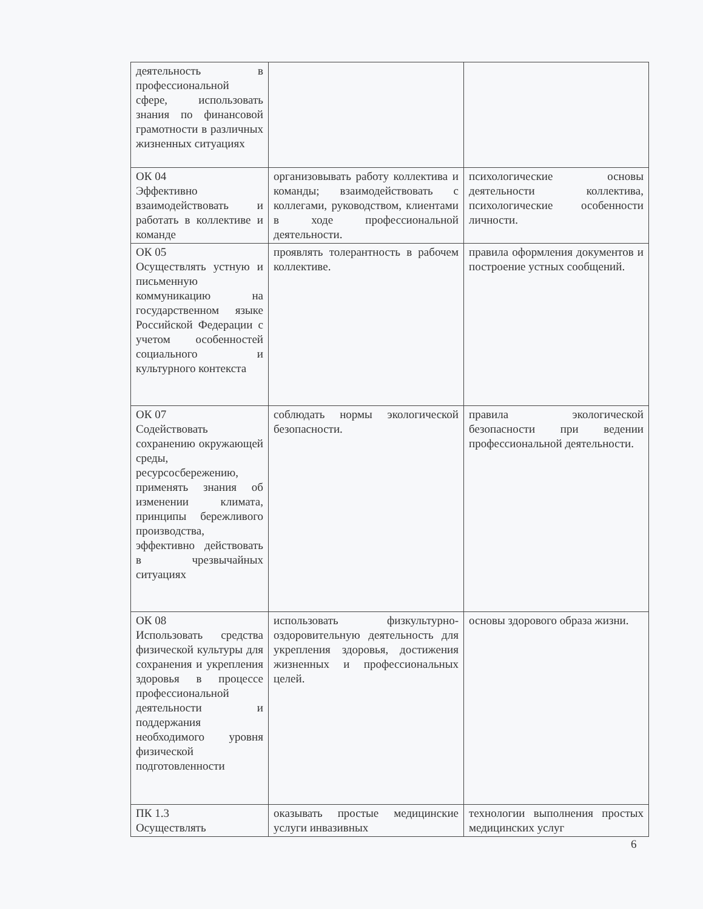| деятельность в профессиональной сфере, использовать знания по финансовой грамотности в различных жизненных ситуациях | | |
| ОК 04 Эффективно взаимодействовать и работать в коллективе и команде | организовывать работу коллектива и команды; взаимодействовать с коллегами, руководством, клиентами в ходе профессиональной деятельности. | психологические основы деятельности коллектива, психологические особенности личности. |
| ОК 05 Осуществлять устную и письменную коммуникацию на государственном языке Российской Федерации с учетом особенностей социального и культурного контекста | проявлять толерантность в рабочем коллективе. | правила оформления документов и построение устных сообщений. |
| ОК 07 Содействовать сохранению окружающей среды, ресурсосбережению, применять знания об изменении климата, принципы бережливого производства, эффективно действовать в чрезвычайных ситуациях | соблюдать нормы экологической безопасности. | правила экологической безопасности при ведении профессиональной деятельности. |
| ОК 08 Использовать средства физической культуры для сохранения и укрепления здоровья в процессе профессиональной деятельности и поддержания необходимого уровня физической подготовленности | использовать физкультурно-оздоровительную деятельность для укрепления здоровья, достижения жизненных и профессиональных целей. | основы здорового образа жизни. |
| ПК 1.3 Осуществлять | оказывать простые медицинские услуги инвазивных | технологии выполнения простых медицинских услуг |
6